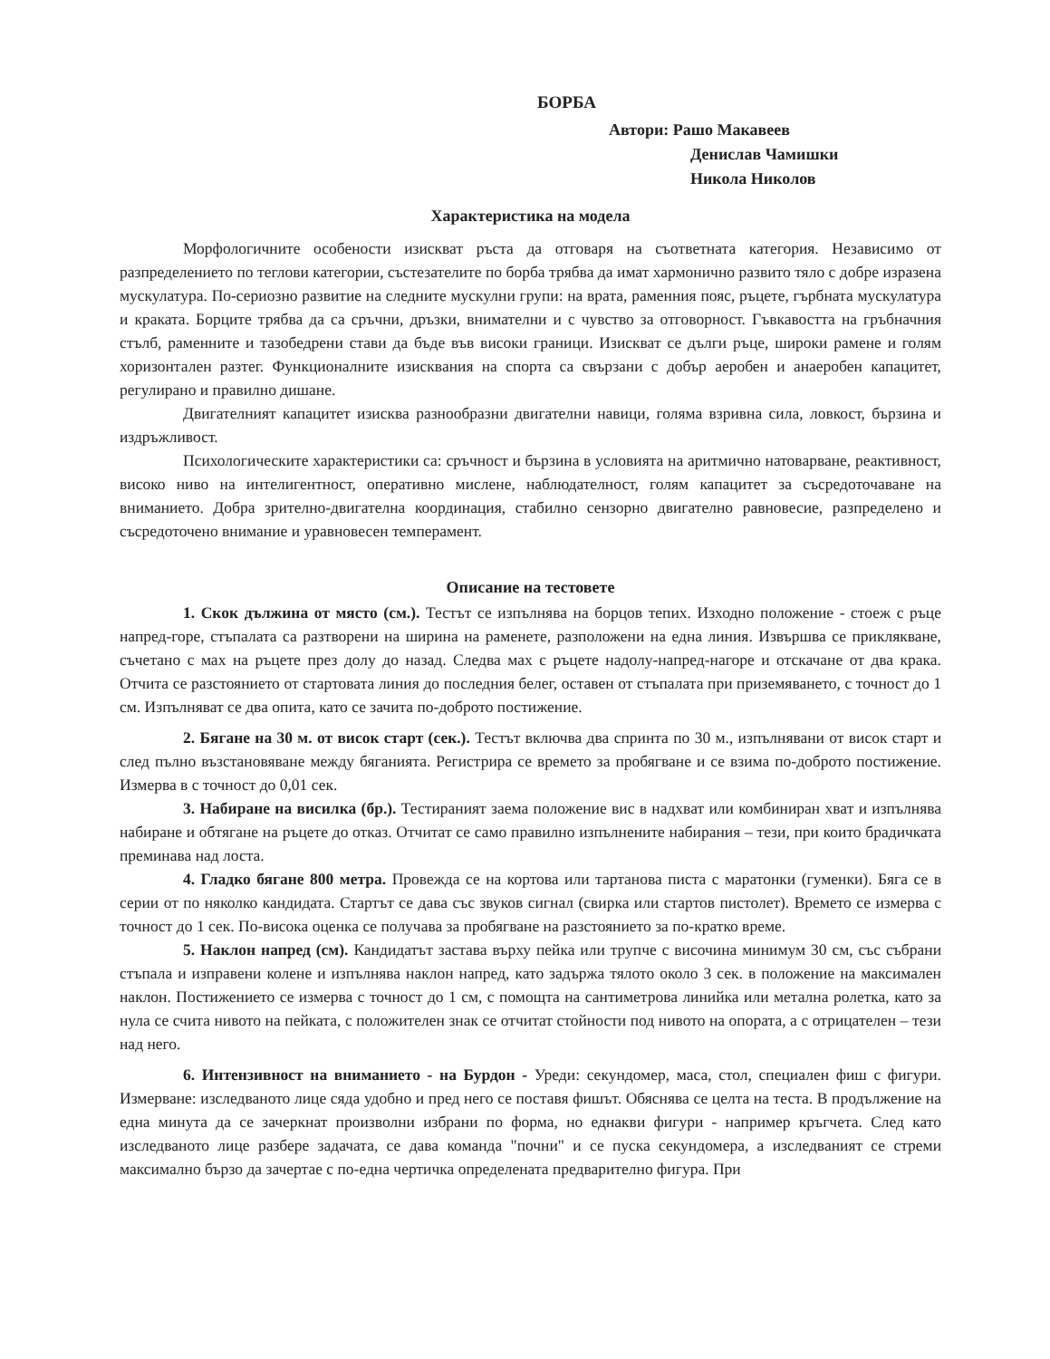БОРБА
Автори: Рашо Макавеев
Денислав Чамишки
Никола Николов
Характеристика на модела
Морфологичните особености изискват ръста да отговаря на съответната категория. Независимо от разпределението по теглови категории, състезателите по борба трябва да имат хармонично развито тяло с добре изразена мускулатура. По-сериозно развитие на следните мускулни групи: на врата, раменния пояс, ръцете, гърбната мускулатура и краката. Борците трябва да са сръчни, дръзки, внимателни и с чувство за отговорност. Гъвкавостта на гръбначния стълб, раменните и тазобедрени стави да бъде във високи граници. Изискват се дълги ръце, широки рамене и голям хоризонтален разтег. Функционалните изисквания на спорта са свързани с добър аеробен и анаеробен капацитет, регулирано и правилно дишане.
Двигателният капацитет изисква разнообразни двигателни навици, голяма взривна сила, ловкост, бързина и издръжливост.
Психологическите характеристики са: сръчност и бързина в условията на аритмично натоварване, реактивност, високо ниво на интелигентност, оперативно мислене, наблюдателност, голям капацитет за съсредоточаване на вниманието. Добра зрително-двигателна координация, стабилно сензорно двигателно равновесие, разпределено и съсредоточено внимание и уравновесен темперамент.
Описание на тестовете
1. Скок дължина от място (см.). Тестът се изпълнява на борцов тепих. Изходно положение - стоеж с ръце напред-горе, стъпалата са разтворени на ширина на раменете, разположени на една линия. Извършва се приклякване, съчетано с мах на ръцете през долу до назад. Следва мах с ръцете надолу-напред-нагоре и отскачане от два крака. Отчита се разстоянието от стартовата линия до последния белег, оставен от стъпалата при приземяването, с точност до 1 см. Изпълняват се два опита, като се зачита по-доброто постижение.
2. Бягане на 30 м. от висок старт (сек.). Тестът включва два спринта по 30 м., изпълнявани от висок старт и след пълно възстановяване между бяганията. Регистрира се времето за пробягване и се взима по-доброто постижение. Измерва в с точност до 0,01 сек.
3. Набиране на висилка (бр.). Тестираният заема положение вис в надхват или комбиниран хват и изпълнява набиране и обтягане на ръцете до отказ. Отчитат се само правилно изпълнените набирания – тези, при които брадичката преминава над лоста.
4. Гладко бягане 800 метра. Провежда се на кортова или тартанова писта с маратонки (гуменки). Бяга се в серии от по няколко кандидата. Стартът се дава със звуков сигнал (свирка или стартов пистолет). Времето се измерва с точност до 1 сек. По-висока оценка се получава за пробягване на разстоянието за по-кратко време.
5. Наклон напред (см). Кандидатът застава върху пейка или трупче с височина минимум 30 см, със събрани стъпала и изправени колене и изпълнява наклон напред, като задържа тялото около 3 сек. в положение на максимален наклон. Постижението се измерва с точност до 1 см, с помощта на сантиметрова линийка или метална ролетка, като за нула се счита нивото на пейката, с положителен знак се отчитат стойности под нивото на опората, а с отрицателен – тези над него.
6. Интензивност на вниманието - на Бурдон - Уреди: секундомер, маса, стол, специален фиш с фигури. Измерване: изследваното лице сяда удобно и пред него се поставя фишът. Обяснява се целта на теста. В продължение на една минута да се зачеркнат произволни избрани по форма, но еднакви фигури - например кръгчета. След като изследваното лице разбере задачата, се дава команда "почни" и се пуска секундомера, а изследваният се стреми максимално бързо да зачертае с по-една чертичка определената предварително фигура. При